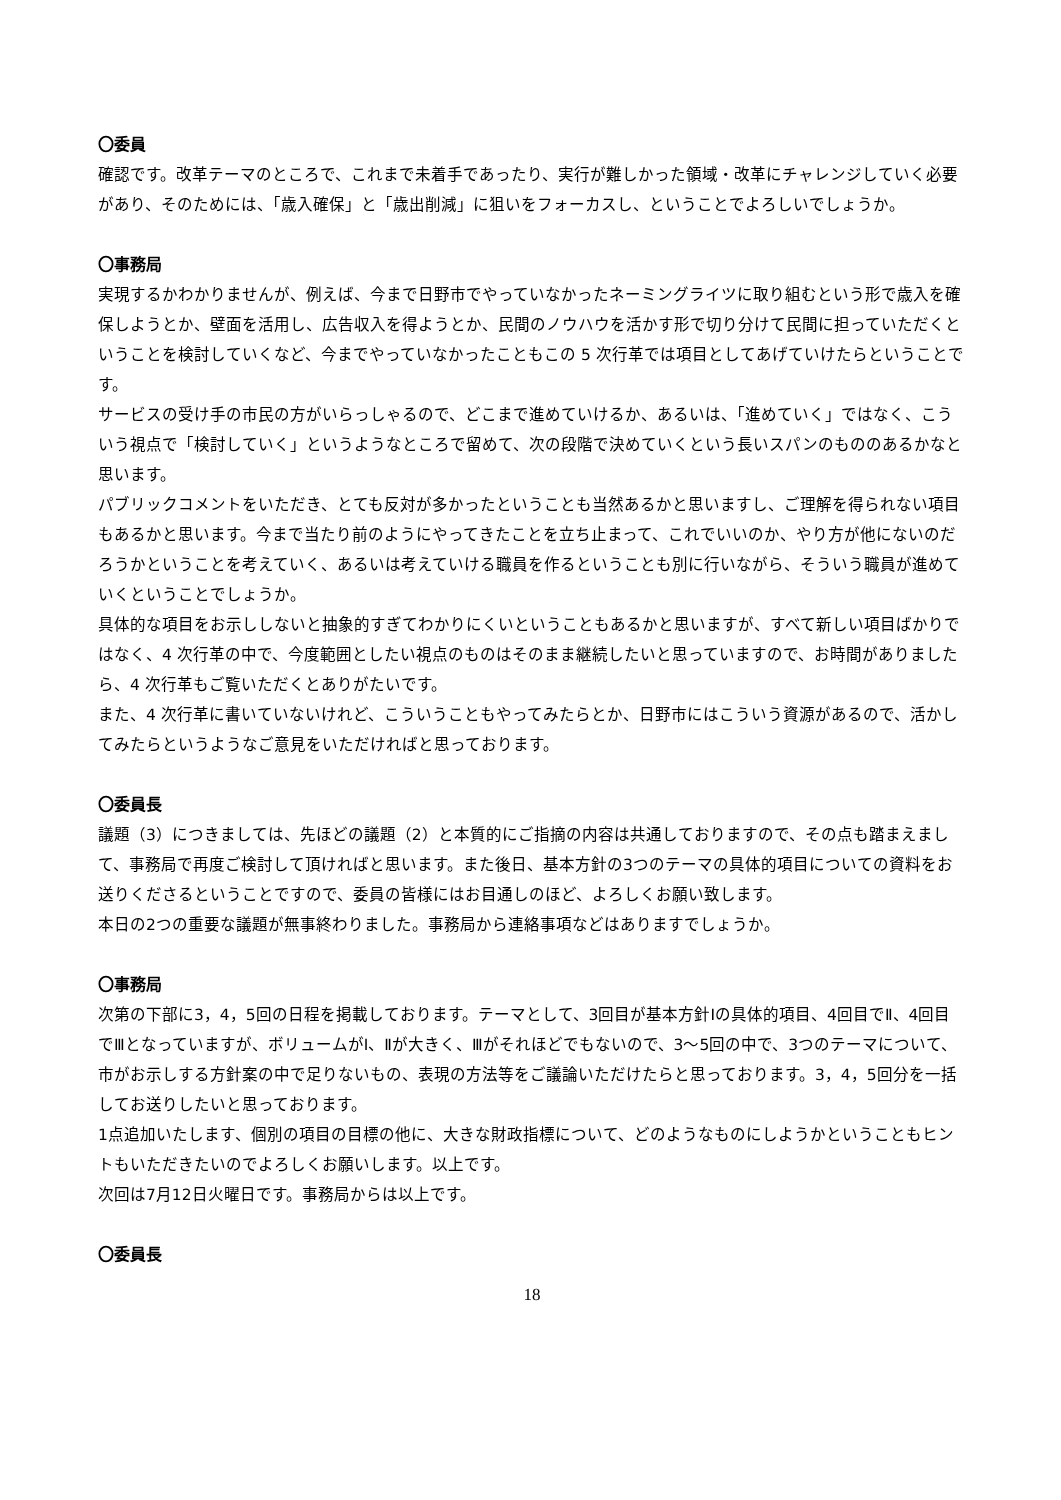〇委員
確認です。改革テーマのところで、これまで未着手であったり、実行が難しかった領域・改革にチャレンジしていく必要があり、そのためには、「歳入確保」と「歳出削減」に狙いをフォーカスし、ということでよろしいでしょうか。
〇事務局
実現するかわかりませんが、例えば、今まで日野市でやっていなかったネーミングライツに取り組むという形で歳入を確保しようとか、壁面を活用し、広告収入を得ようとか、民間のノウハウを活かす形で切り分けて民間に担っていただくということを検討していくなど、今までやっていなかったこともこの 5 次行革では項目としてあげていけたらということです。
サービスの受け手の市民の方がいらっしゃるので、どこまで進めていけるか、あるいは、「進めていく」ではなく、こういう視点で「検討していく」というようなところで留めて、次の段階で決めていくという長いスパンのもののあるかなと思います。
パブリックコメントをいただき、とても反対が多かったということも当然あるかと思いますし、ご理解を得られない項目もあるかと思います。今まで当たり前のようにやってきたことを立ち止まって、これでいいのか、やり方が他にないのだろうかということを考えていく、あるいは考えていける職員を作るということも別に行いながら、そういう職員が進めていくということでしょうか。
具体的な項目をお示ししないと抽象的すぎてわかりにくいということもあるかと思いますが、すべて新しい項目ばかりではなく、4 次行革の中で、今度範囲としたい視点のものはそのまま継続したいと思っていますので、お時間がありましたら、4 次行革もご覧いただくとありがたいです。
また、4 次行革に書いていないけれど、こういうこともやってみたらとか、日野市にはこういう資源があるので、活かしてみたらというようなご意見をいただければと思っております。
〇委員長
議題（3）につきましては、先ほどの議題（2）と本質的にご指摘の内容は共通しておりますので、その点も踏まえまして、事務局で再度ご検討して頂ければと思います。また後日、基本方針の3つのテーマの具体的項目についての資料をお送りくださるということですので、委員の皆様にはお目通しのほど、よろしくお願い致します。
本日の2つの重要な議題が無事終わりました。事務局から連絡事項などはありますでしょうか。
〇事務局
次第の下部に3，4，5回の日程を掲載しております。テーマとして、3回目が基本方針Ⅰの具体的項目、4回目でⅡ、4回目でⅢとなっていますが、ボリュームがⅠ、Ⅱが大きく、Ⅲがそれほどでもないので、3～5回の中で、3つのテーマについて、市がお示しする方針案の中で足りないもの、表現の方法等をご議論いただけたらと思っております。3，4，5回分を一括してお送りしたいと思っております。
1点追加いたします、個別の項目の目標の他に、大きな財政指標について、どのようなものにしようかということもヒントもいただきたいのでよろしくお願いします。以上です。
次回は7月12日火曜日です。事務局からは以上です。
〇委員長
18